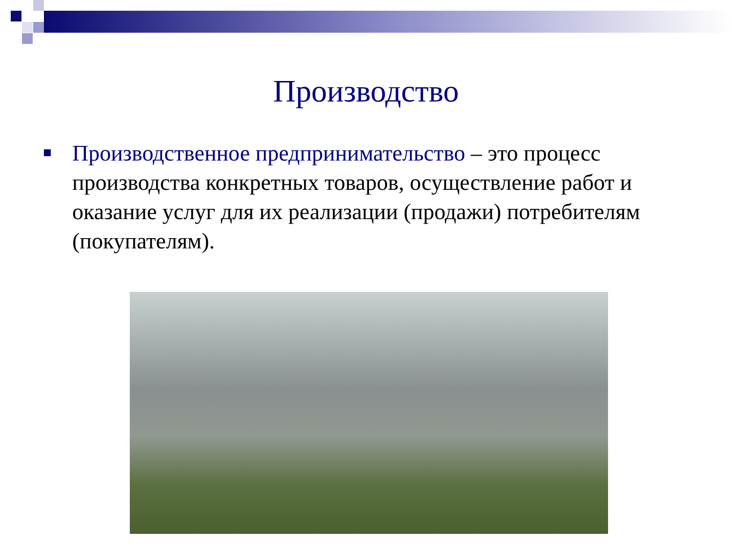Производство
Производственное предпринимательство – это процесс производства конкретных товаров, осуществление работ и оказание услуг для их реализации (продажи) потребителям (покупателям).